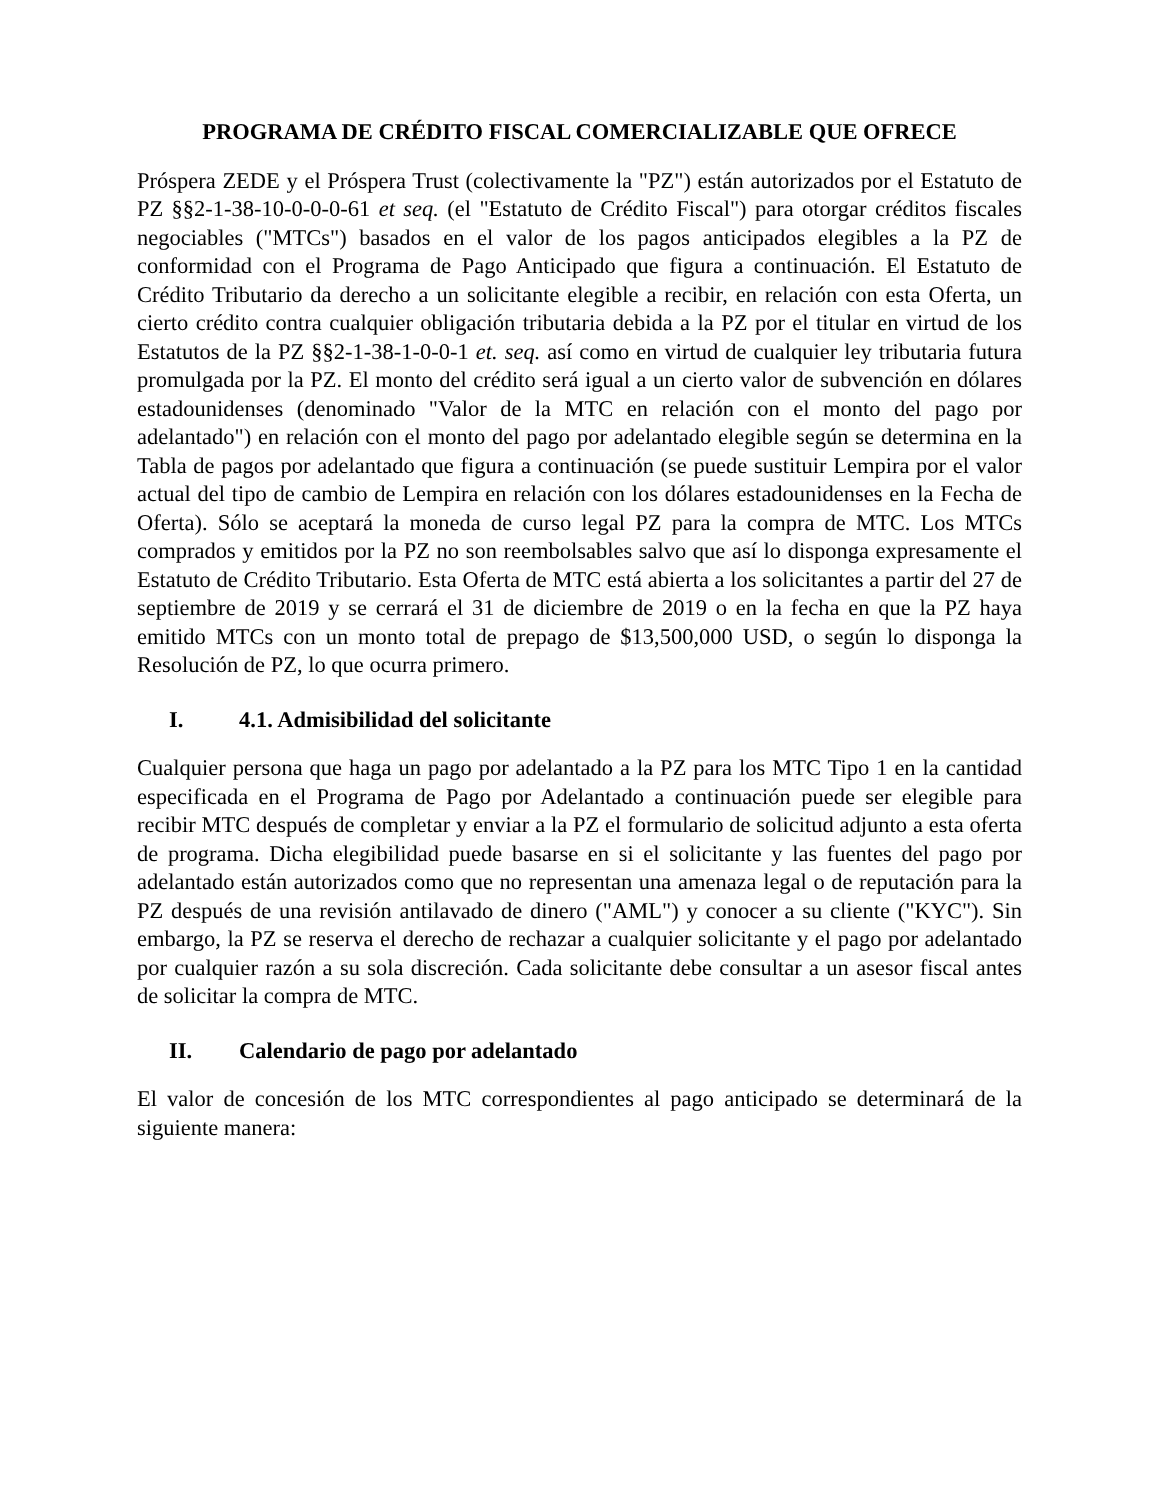PROGRAMA DE CRÉDITO FISCAL COMERCIALIZABLE QUE OFRECE
Próspera ZEDE y el Próspera Trust (colectivamente la "PZ") están autorizados por el Estatuto de PZ §§2-1-38-10-0-0-0-61 et seq. (el "Estatuto de Crédito Fiscal") para otorgar créditos fiscales negociables ("MTCs") basados en el valor de los pagos anticipados elegibles a la PZ de conformidad con el Programa de Pago Anticipado que figura a continuación. El Estatuto de Crédito Tributario da derecho a un solicitante elegible a recibir, en relación con esta Oferta, un cierto crédito contra cualquier obligación tributaria debida a la PZ por el titular en virtud de los Estatutos de la PZ §§2-1-38-1-0-0-1 et. seq. así como en virtud de cualquier ley tributaria futura promulgada por la PZ. El monto del crédito será igual a un cierto valor de subvención en dólares estadounidenses (denominado "Valor de la MTC en relación con el monto del pago por adelantado") en relación con el monto del pago por adelantado elegible según se determina en la Tabla de pagos por adelantado que figura a continuación (se puede sustituir Lempira por el valor actual del tipo de cambio de Lempira en relación con los dólares estadounidenses en la Fecha de Oferta). Sólo se aceptará la moneda de curso legal PZ para la compra de MTC. Los MTCs comprados y emitidos por la PZ no son reembolsables salvo que así lo disponga expresamente el Estatuto de Crédito Tributario. Esta Oferta de MTC está abierta a los solicitantes a partir del 27 de septiembre de 2019 y se cerrará el 31 de diciembre de 2019 o en la fecha en que la PZ haya emitido MTCs con un monto total de prepago de $13,500,000 USD, o según lo disponga la Resolución de PZ, lo que ocurra primero.
I. 4.1. Admisibilidad del solicitante
Cualquier persona que haga un pago por adelantado a la PZ para los MTC Tipo 1 en la cantidad especificada en el Programa de Pago por Adelantado a continuación puede ser elegible para recibir MTC después de completar y enviar a la PZ el formulario de solicitud adjunto a esta oferta de programa. Dicha elegibilidad puede basarse en si el solicitante y las fuentes del pago por adelantado están autorizados como que no representan una amenaza legal o de reputación para la PZ después de una revisión antilavado de dinero ("AML") y conocer a su cliente ("KYC"). Sin embargo, la PZ se reserva el derecho de rechazar a cualquier solicitante y el pago por adelantado por cualquier razón a su sola discreción. Cada solicitante debe consultar a un asesor fiscal antes de solicitar la compra de MTC.
II. Calendario de pago por adelantado
El valor de concesión de los MTC correspondientes al pago anticipado se determinará de la siguiente manera: